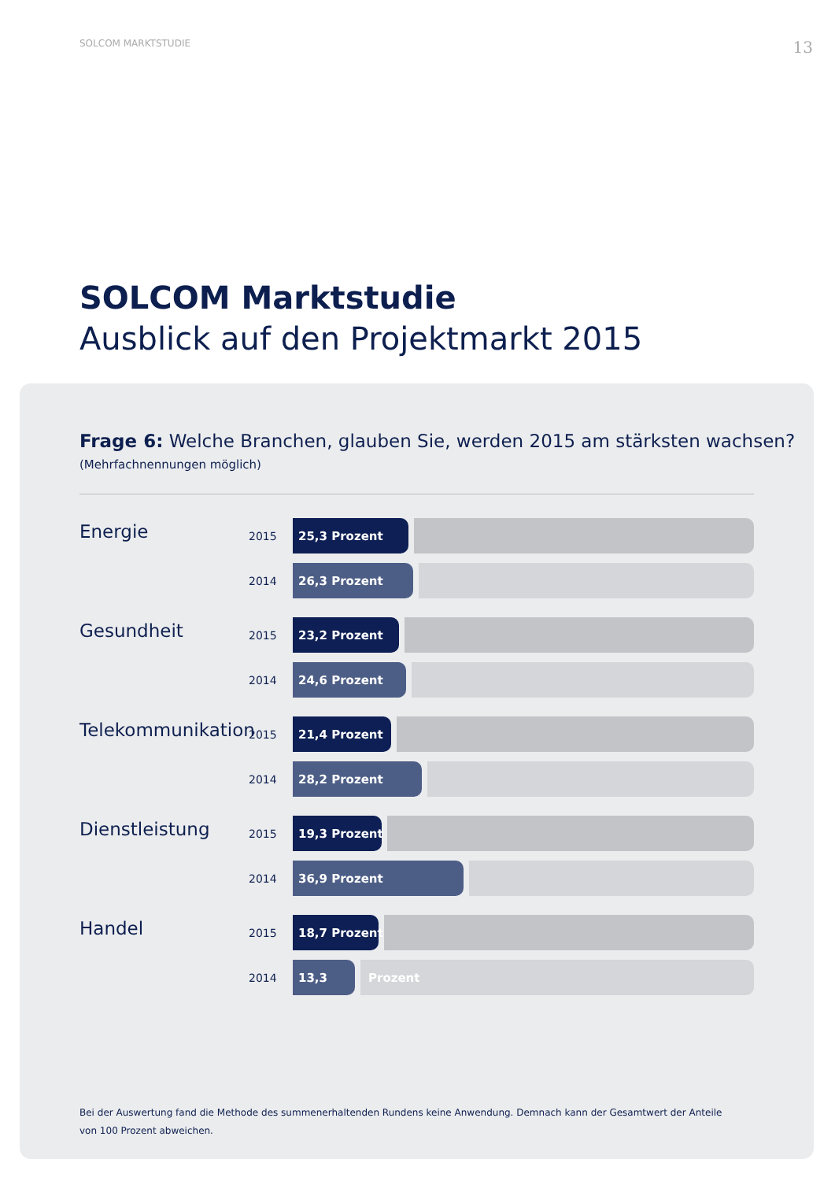SOLCOM MARKTSTUDIE 13
SOLCOM Marktstudie
Ausblick auf den Projektmarkt 2015
Frage 6: Welche Branchen, glauben Sie, werden 2015 am stärksten wachsen?
(Mehrfachnennungen möglich)
Energie
2015
25,3 Prozent
2014
26,3 Prozent
Gesundheit
2015
23,2 Prozent
2014
24,6 Prozent
Telekommunikation
2015
21,4 Prozent
2014
28,2 Prozent
Dienstleistung
2015
19,3 Prozent
2014
36,9 Prozent
Handel
2015
18,7 Prozent
2014
13,3 Prozent
Bei der Auswertung fand die Methode des summenerhaltenden Rundens keine Anwendung. Demnach kann der Gesamtwert der Anteile von 100 Prozent abweichen.